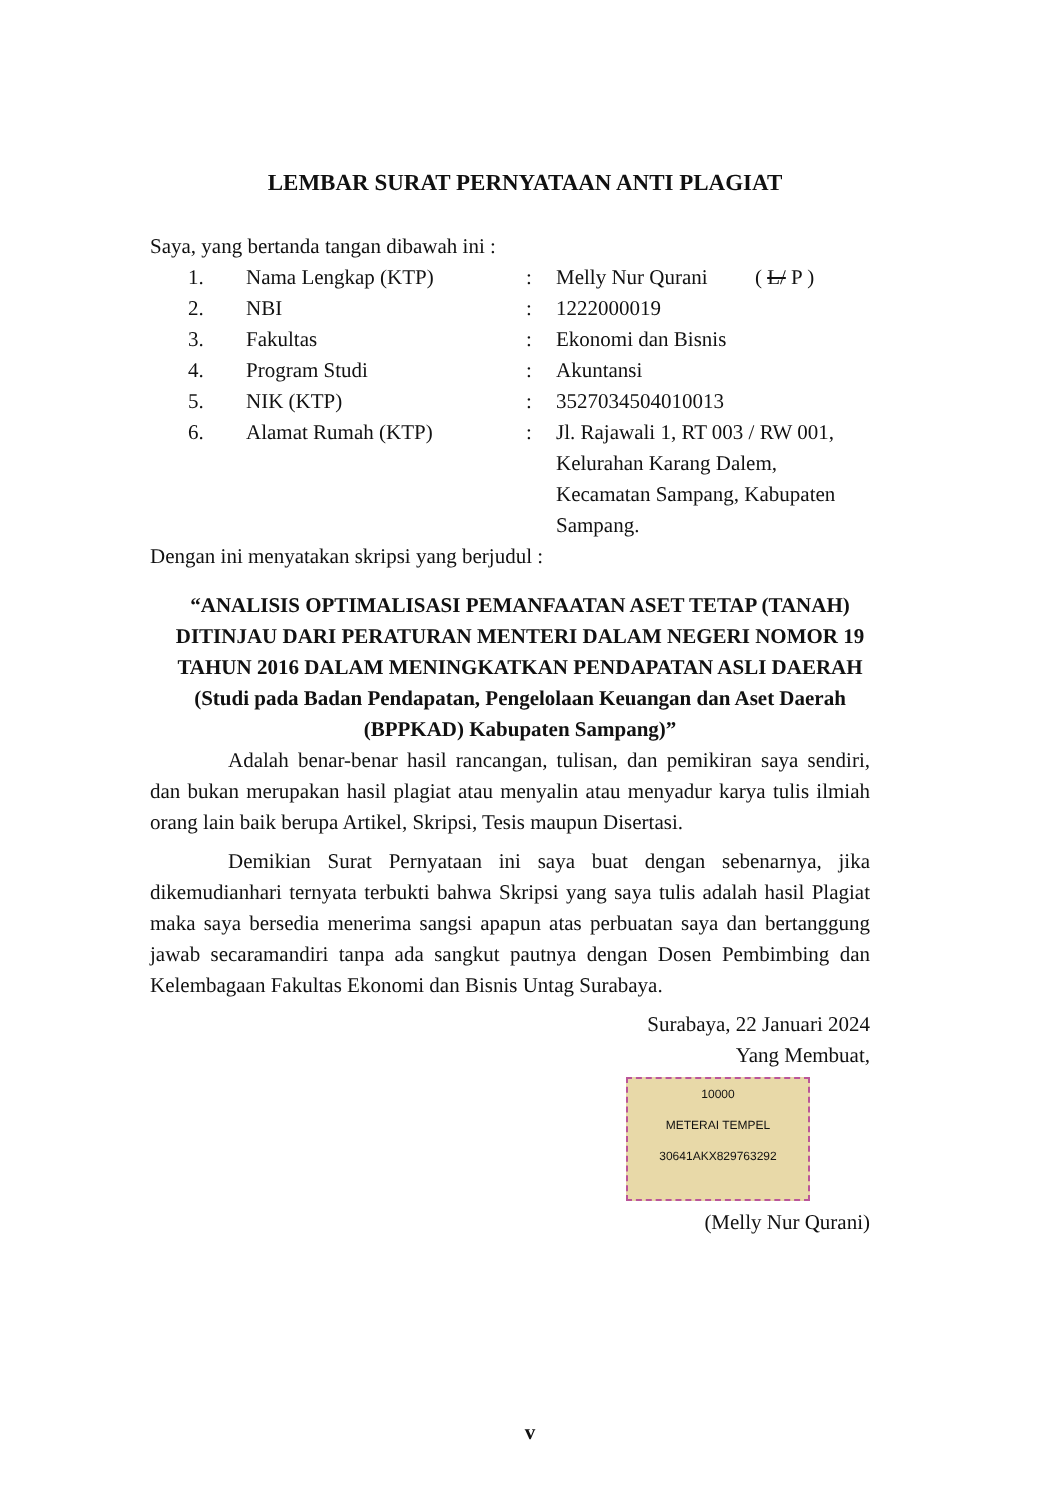LEMBAR SURAT PERNYATAAN ANTI PLAGIAT
Saya, yang bertanda tangan dibawah ini :
1. Nama Lengkap (KTP): Melly Nur Qurani ( L/ P )
2. NBI: 1222000019
3. Fakultas: Ekonomi dan Bisnis
4. Program Studi: Akuntansi
5. NIK (KTP): 3527034504010013
6. Alamat Rumah (KTP): Jl. Rajawali 1, RT 003 / RW 001, Kelurahan Karang Dalem, Kecamatan Sampang, Kabupaten Sampang.
Dengan ini menyatakan skripsi yang berjudul :
“ANALISIS OPTIMALISASI PEMANFAATAN ASET TETAP (TANAH) DITINJAU DARI PERATURAN MENTERI DALAM NEGERI NOMOR 19 TAHUN 2016 DALAM MENINGKATKAN PENDAPATAN ASLI DAERAH (Studi pada Badan Pendapatan, Pengelolaan Keuangan dan Aset Daerah (BPPKAD) Kabupaten Sampang)”
Adalah benar-benar hasil rancangan, tulisan, dan pemikiran saya sendiri, dan bukan merupakan hasil plagiat atau menyalin atau menyadur karya tulis ilmiah orang lain baik berupa Artikel, Skripsi, Tesis maupun Disertasi.
Demikian Surat Pernyataan ini saya buat dengan sebenarnya, jika dikemudianhari ternyata terbukti bahwa Skripsi yang saya tulis adalah hasil Plagiat maka saya bersedia menerima sangsi apapun atas perbuatan saya dan bertanggung jawab secaramandiri tanpa ada sangkut pautnya dengan Dosen Pembimbing dan Kelembagaan Fakultas Ekonomi dan Bisnis Untag Surabaya.
Surabaya, 22 Januari 2024
Yang Membuat,
10000
METERAI TEMPEL
30641AKX829763292
(Melly Nur Qurani)
v